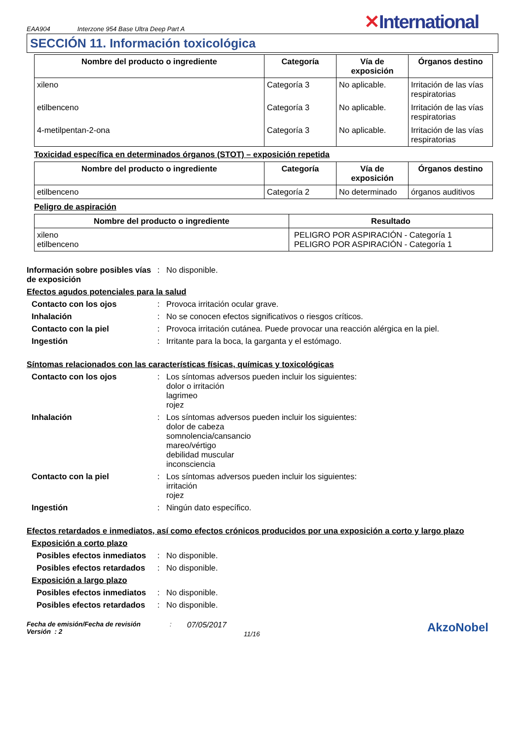EAA904 Interzone 954 Base Ultra Deep Part A
✕International
SECCIÓN 11. Información toxicológica
| Nombre del producto o ingrediente | Categoría | Vía de exposición | Órganos destino |
| --- | --- | --- | --- |
| xileno | Categoría 3 | No aplicable. | Irritación de las vías respiratorias |
| etilbenceno | Categoría 3 | No aplicable. | Irritación de las vías respiratorias |
| 4-metilpentan-2-ona | Categoría 3 | No aplicable. | Irritación de las vías respiratorias |
Toxicidad específica en determinados órganos (STOT) – exposición repetida
| Nombre del producto o ingrediente | Categoría | Vía de exposición | Órganos destino |
| --- | --- | --- | --- |
| etilbenceno | Categoría 2 | No determinado | órganos auditivos |
Peligro de aspiración
| Nombre del producto o ingrediente | Resultado |
| --- | --- |
| xileno etilbenceno | PELIGRO POR ASPIRACIÓN - Categoría 1 PELIGRO POR ASPIRACIÓN - Categoría 1 |
Información sobre posibles vías de exposición
: No disponible.
Efectos agudos potenciales para la salud
Contacto con los ojos : Provoca irritación ocular grave.
Inhalación : No se conocen efectos significativos o riesgos críticos.
Contacto con la piel : Provoca irritación cutánea. Puede provocar una reacción alérgica en la piel.
Ingestión : Irritante para la boca, la garganta y el estómago.
Síntomas relacionados con las características físicas, químicas y toxicológicas
Contacto con los ojos : Los síntomas adversos pueden incluir los siguientes:
dolor o irritación
lagrimeo
rojez
Inhalación : Los síntomas adversos pueden incluir los siguientes:
dolor de cabeza
somnolencia/cansancio
mareo/vértigo
debilidad muscular
inconsciencia
Contacto con la piel : Los síntomas adversos pueden incluir los siguientes:
irritación
rojez
Ingestión : Ningún dato específico.
Efectos retardados e inmediatos, así como efectos crónicos producidos por una exposición a corto y largo plazo
Exposición a corto plazo
Posibles efectos inmediatos
: No disponible.
Posibles efectos retardados
: No disponible.
Exposición a largo plazo
Posibles efectos inmediatos
: No disponible.
Posibles efectos retardados
: No disponible.
Fecha de emisión/Fecha de revisión
Versión : 2
:
07/05/2017
11/16
AkzoNobel